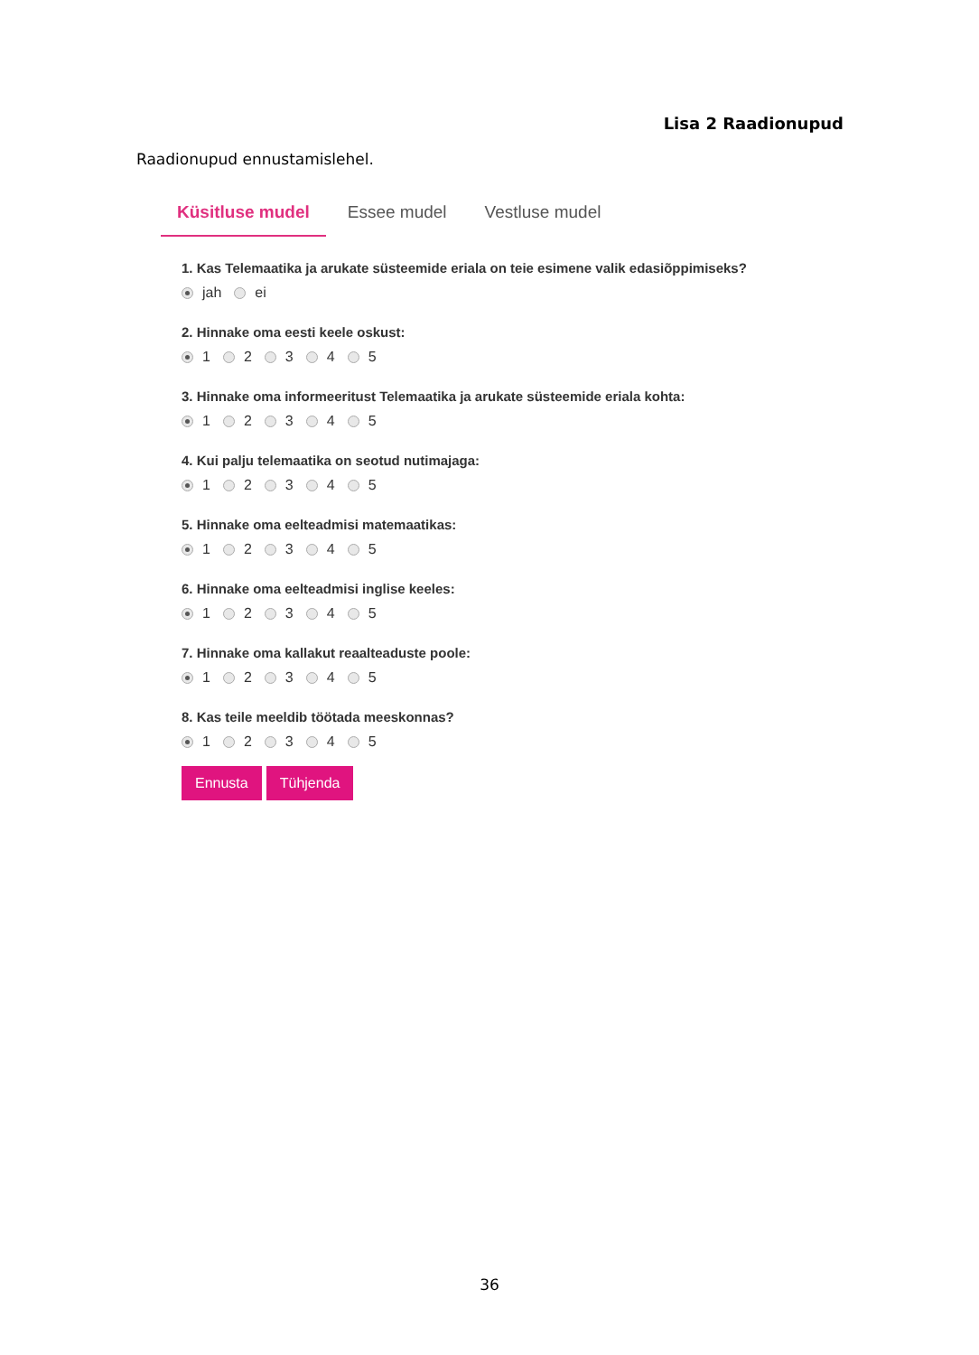Lisa 2 Raadionupud
Raadionupud ennustamislehel.
Küsitluse mudel Essee mudel Vestluse mudel
1. Kas Telemaatika ja arukate süsteemide eriala on teie esimene valik edasiõppimiseks?
jah ei
2. Hinnake oma eesti keele oskust:
1 2 3 4 5
3. Hinnake oma informeeritust Telemaatika ja arukate süsteemide eriala kohta:
1 2 3 4 5
4. Kui palju telemaatika on seotud nutimajaga:
1 2 3 4 5
5. Hinnake oma eelteadmisi matemaatikas:
1 2 3 4 5
6. Hinnake oma eelteadmisi inglise keeles:
1 2 3 4 5
7. Hinnake oma kallakut reaalteaduste poole:
1 2 3 4 5
8. Kas teile meeldib töötada meeskonnas?
1 2 3 4 5
Ennusta Tühjenda
36